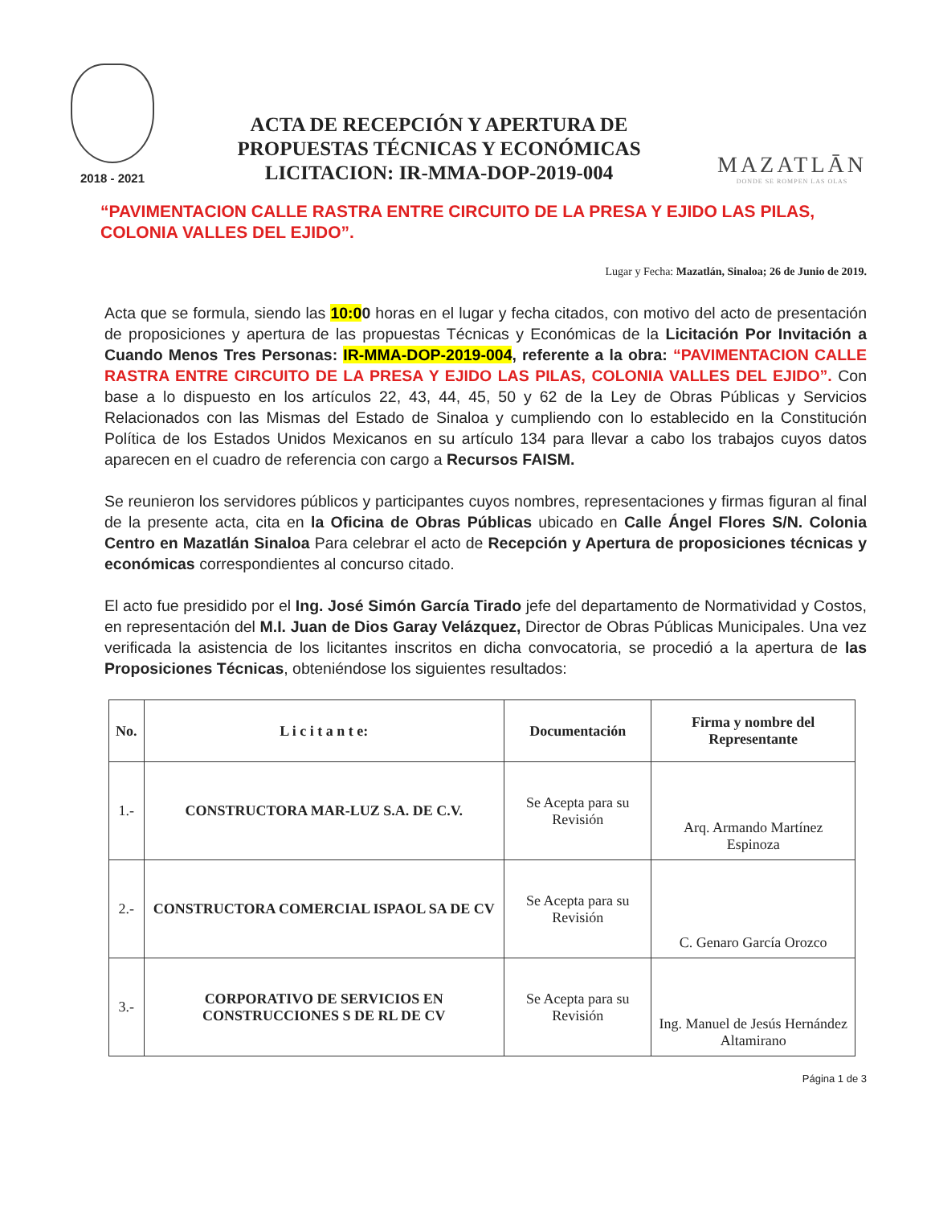2018 - 2021
ACTA DE RECEPCIÓN Y APERTURA DE
PROPUESTAS TÉCNICAS Y ECONÓMICAS
LICITACION: IR-MMA-DOP-2019-004
MAZATLĀN
DONDE SE ROMPEN LAS OLAS
“PAVIMENTACION CALLE RASTRA ENTRE CIRCUITO DE LA PRESA Y EJIDO LAS PILAS, COLONIA VALLES DEL EJIDO”.
Lugar y Fecha: Mazatlán, Sinaloa; 26 de Junio de 2019.
Acta que se formula, siendo las 10:00 horas en el lugar y fecha citados, con motivo del acto de presentación de proposiciones y apertura de las propuestas Técnicas y Económicas de la Licitación Por Invitación a Cuando Menos Tres Personas: IR-MMA-DOP-2019-004, referente a la obra: “PAVIMENTACION CALLE RASTRA ENTRE CIRCUITO DE LA PRESA Y EJIDO LAS PILAS, COLONIA VALLES DEL EJIDO”. Con base a lo dispuesto en los artículos 22, 43, 44, 45, 50 y 62 de la Ley de Obras Públicas y Servicios Relacionados con las Mismas del Estado de Sinaloa y cumpliendo con lo establecido en la Constitución Política de los Estados Unidos Mexicanos en su artículo 134 para llevar a cabo los trabajos cuyos datos aparecen en el cuadro de referencia con cargo a Recursos FAISM.
Se reunieron los servidores públicos y participantes cuyos nombres, representaciones y firmas figuran al final de la presente acta, cita en la Oficina de Obras Públicas ubicado en Calle Ángel Flores S/N. Colonia Centro en Mazatlán Sinaloa Para celebrar el acto de Recepción y Apertura de proposiciones técnicas y económicas correspondientes al concurso citado.
El acto fue presidido por el Ing. José Simón García Tirado jefe del departamento de Normatividad y Costos, en representación del M.I. Juan de Dios Garay Velázquez, Director de Obras Públicas Municipales. Una vez verificada la asistencia de los licitantes inscritos en dicha convocatoria, se procedió a la apertura de las Proposiciones Técnicas, obteniéndose los siguientes resultados:
| No. | L i c i t a n t e: | Documentación | Firma y nombre del Representante |
| --- | --- | --- | --- |
| 1.- | CONSTRUCTORA MAR-LUZ S.A. DE C.V. | Se Acepta para su Revisión | Arq. Armando Martínez Espinoza |
| 2.- | CONSTRUCTORA COMERCIAL ISPAOL SA DE CV | Se Acepta para su Revisión | C. Genaro García Orozco |
| 3.- | CORPORATIVO DE SERVICIOS EN CONSTRUCCIONES S DE RL DE CV | Se Acepta para su Revisión | Ing. Manuel de Jesús Hernández Altamirano |
Página 1 de 3